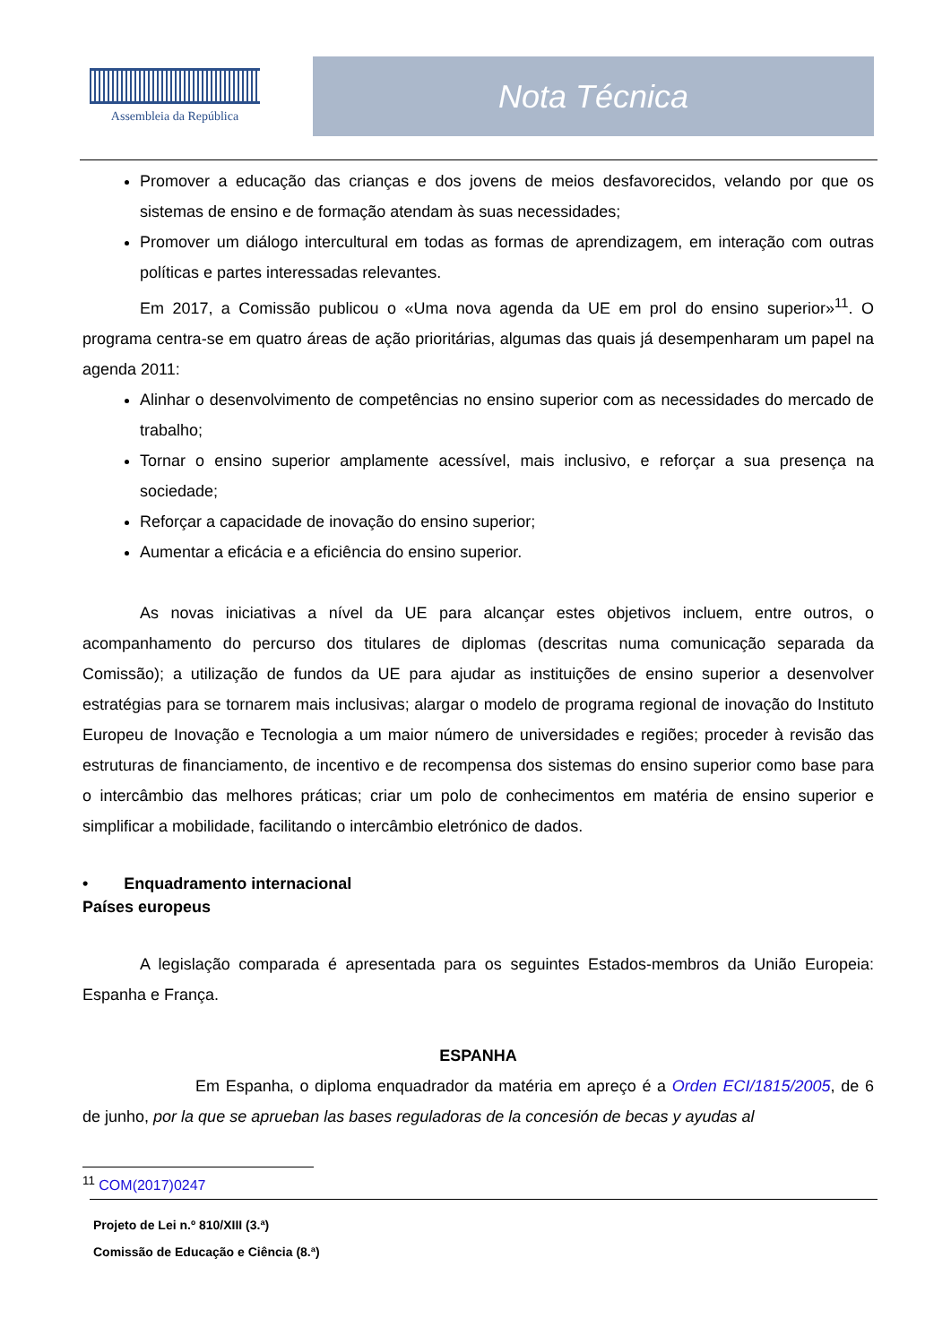Assembleia da República
Nota Técnica
Promover a educação das crianças e dos jovens de meios desfavorecidos, velando por que os sistemas de ensino e de formação atendam às suas necessidades;
Promover um diálogo intercultural em todas as formas de aprendizagem, em interação com outras políticas e partes interessadas relevantes.
Em 2017, a Comissão publicou o «Uma nova agenda da UE em prol do ensino superior»<sup>11</sup>. O programa centra-se em quatro áreas de ação prioritárias, algumas das quais já desempenharam um papel na agenda 2011:
Alinhar o desenvolvimento de competências no ensino superior com as necessidades do mercado de trabalho;
Tornar o ensino superior amplamente acessível, mais inclusivo, e reforçar a sua presença na sociedade;
Reforçar a capacidade de inovação do ensino superior;
Aumentar a eficácia e a eficiência do ensino superior.
As novas iniciativas a nível da UE para alcançar estes objetivos incluem, entre outros, o acompanhamento do percurso dos titulares de diplomas (descritas numa comunicação separada da Comissão); a utilização de fundos da UE para ajudar as instituições de ensino superior a desenvolver estratégias para se tornarem mais inclusivas; alargar o modelo de programa regional de inovação do Instituto Europeu de Inovação e Tecnologia a um maior número de universidades e regiões; proceder à revisão das estruturas de financiamento, de incentivo e de recompensa dos sistemas do ensino superior como base para o intercâmbio das melhores práticas; criar um polo de conhecimentos em matéria de ensino superior e simplificar a mobilidade, facilitando o intercâmbio eletrónico de dados.
• Enquadramento internacional
Países europeus
A legislação comparada é apresentada para os seguintes Estados-membros da União Europeia: Espanha e França.
ESPANHA
Em Espanha, o diploma enquadrador da matéria em apreço é a Orden ECI/1815/2005, de 6 de junho, por la que se aprueban las bases reguladoras de la concesión de becas y ayudas al
<sup>11</sup> COM(2017)0247
Projeto de Lei n.º 810/XIII (3.ª)
Comissão de Educação e Ciência (8.ª)